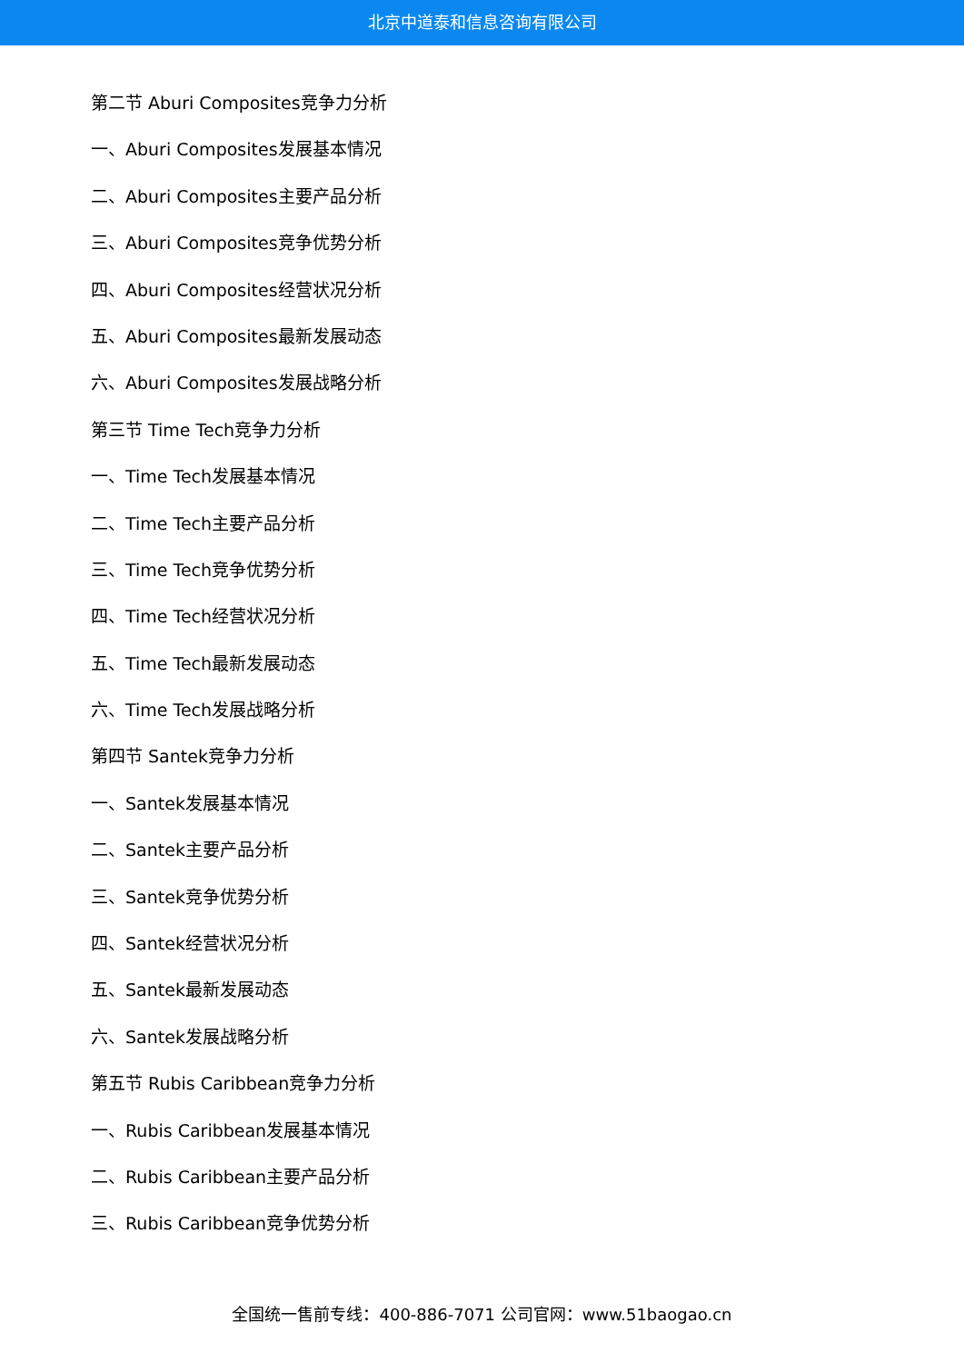北京中道泰和信息咨询有限公司
第二节 Aburi Composites竞争力分析
一、Aburi Composites发展基本情况
二、Aburi Composites主要产品分析
三、Aburi Composites竞争优势分析
四、Aburi Composites经营状况分析
五、Aburi Composites最新发展动态
六、Aburi Composites发展战略分析
第三节 Time Tech竞争力分析
一、Time Tech发展基本情况
二、Time Tech主要产品分析
三、Time Tech竞争优势分析
四、Time Tech经营状况分析
五、Time Tech最新发展动态
六、Time Tech发展战略分析
第四节 Santek竞争力分析
一、Santek发展基本情况
二、Santek主要产品分析
三、Santek竞争优势分析
四、Santek经营状况分析
五、Santek最新发展动态
六、Santek发展战略分析
第五节 Rubis Caribbean竞争力分析
一、Rubis Caribbean发展基本情况
二、Rubis Caribbean主要产品分析
三、Rubis Caribbean竞争优势分析
全国统一售前专线：400-886-7071 公司官网：www.51baogao.cn